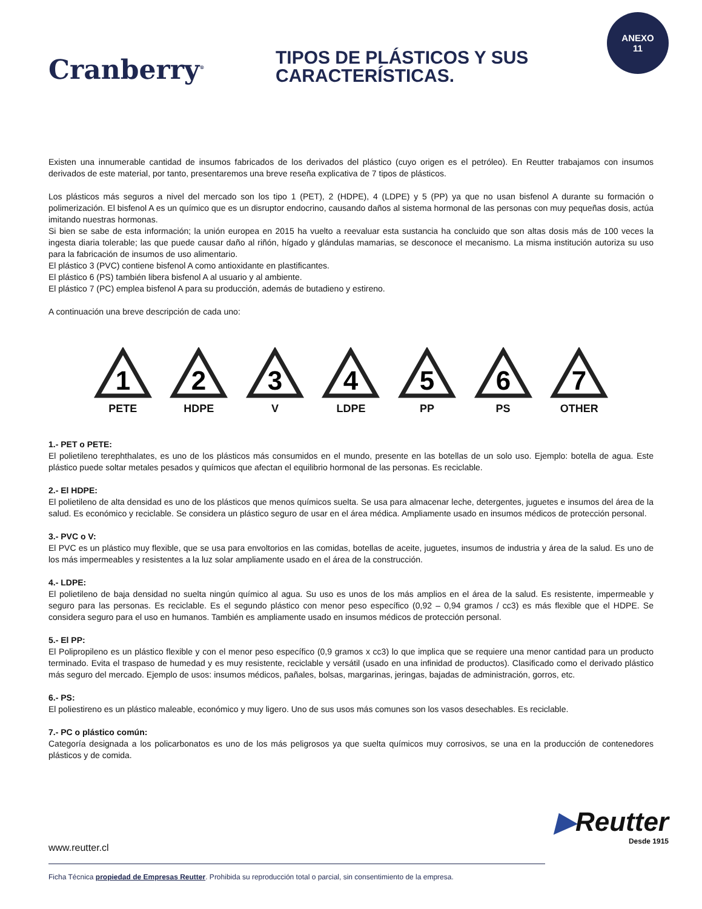ANEXO
11
Cranberry<sup>®</sup>
TIPOS DE PLÁSTICOS Y SUS
CARACTERÍSTICAS.
Existen una innumerable cantidad de insumos fabricados de los derivados del plástico (cuyo origen es el petróleo). En Reutter trabajamos con insumos derivados de este material, por tanto, presentaremos una breve reseña explicativa de 7 tipos de plásticos.
Los plásticos más seguros a nivel del mercado son los tipo 1 (PET), 2 (HDPE), 4 (LDPE) y 5 (PP) ya que no usan bisfenol A durante su formación o polimerización. El bisfenol A es un químico que es un disruptor endocrino, causando daños al sistema hormonal de las personas con muy pequeñas dosis, actúa imitando nuestras hormonas.
Si bien se sabe de esta información; la unión europea en 2015 ha vuelto a reevaluar esta sustancia ha concluido que son altas dosis más de 100 veces la ingesta diaria tolerable; las que puede causar daño al riñón, hígado y glándulas mamarias, se desconoce el mecanismo. La misma institución autoriza su uso para la fabricación de insumos de uso alimentario.
El plástico 3 (PVC) contiene bisfenol A como antioxidante en plastificantes.
El plástico 6 (PS) también libera bisfenol A al usuario y al ambiente.
El plástico 7 (PC) emplea bisfenol A para su producción, además de butadieno y estireno.
A continuación una breve descripción de cada uno:
1
PETE
2
HDPE
3
V
4
LDPE
5
PP
6
PS
7
OTHER
1.- PET o PETE:
El polietileno terephthalates, es uno de los plásticos más consumidos en el mundo, presente en las botellas de un solo uso. Ejemplo: botella de agua. Este plástico puede soltar metales pesados y químicos que afectan el equilibrio hormonal de las personas. Es reciclable.
2.- El HDPE:
El polietileno de alta densidad es uno de los plásticos que menos químicos suelta. Se usa para almacenar leche, detergentes, juguetes e insumos del área de la salud. Es económico y reciclable. Se considera un plástico seguro de usar en el área médica. Ampliamente usado en insumos médicos de protección personal.
3.- PVC o V:
El PVC es un plástico muy flexible, que se usa para envoltorios en las comidas, botellas de aceite, juguetes, insumos de industria y área de la salud. Es uno de los más impermeables y resistentes a la luz solar ampliamente usado en el área de la construcción.
4.- LDPE:
El polietileno de baja densidad no suelta ningún químico al agua. Su uso es unos de los más amplios en el área de la salud. Es resistente, impermeable y seguro para las personas. Es reciclable. Es el segundo plástico con menor peso específico (0,92 – 0,94 gramos / cc3) es más flexible que el HDPE. Se considera seguro para el uso en humanos. También es ampliamente usado en insumos médicos de protección personal.
5.- El PP:
El Polipropileno es un plástico flexible y con el menor peso específico (0,9 gramos x cc3) lo que implica que se requiere una menor cantidad para un producto terminado. Evita el traspaso de humedad y es muy resistente, reciclable y versátil (usado en una infinidad de productos). Clasificado como el derivado plástico más seguro del mercado. Ejemplo de usos: insumos médicos, pañales, bolsas, margarinas, jeringas, bajadas de administración, gorros, etc.
6.- PS:
El poliestireno es un plástico maleable, económico y muy ligero. Uno de sus usos más comunes son los vasos desechables. Es reciclable.
7.- PC o plástico común:
Categoría designada a los policarbonatos es uno de los más peligrosos ya que suelta químicos muy corrosivos, se una en la producción de contenedores plásticos y de comida.
▶Reutter
Desde 1915
www.reutter.cl
Ficha Técnica propiedad de Empresas Reutter. Prohibida su reproducción total o parcial, sin consentimiento de la empresa.